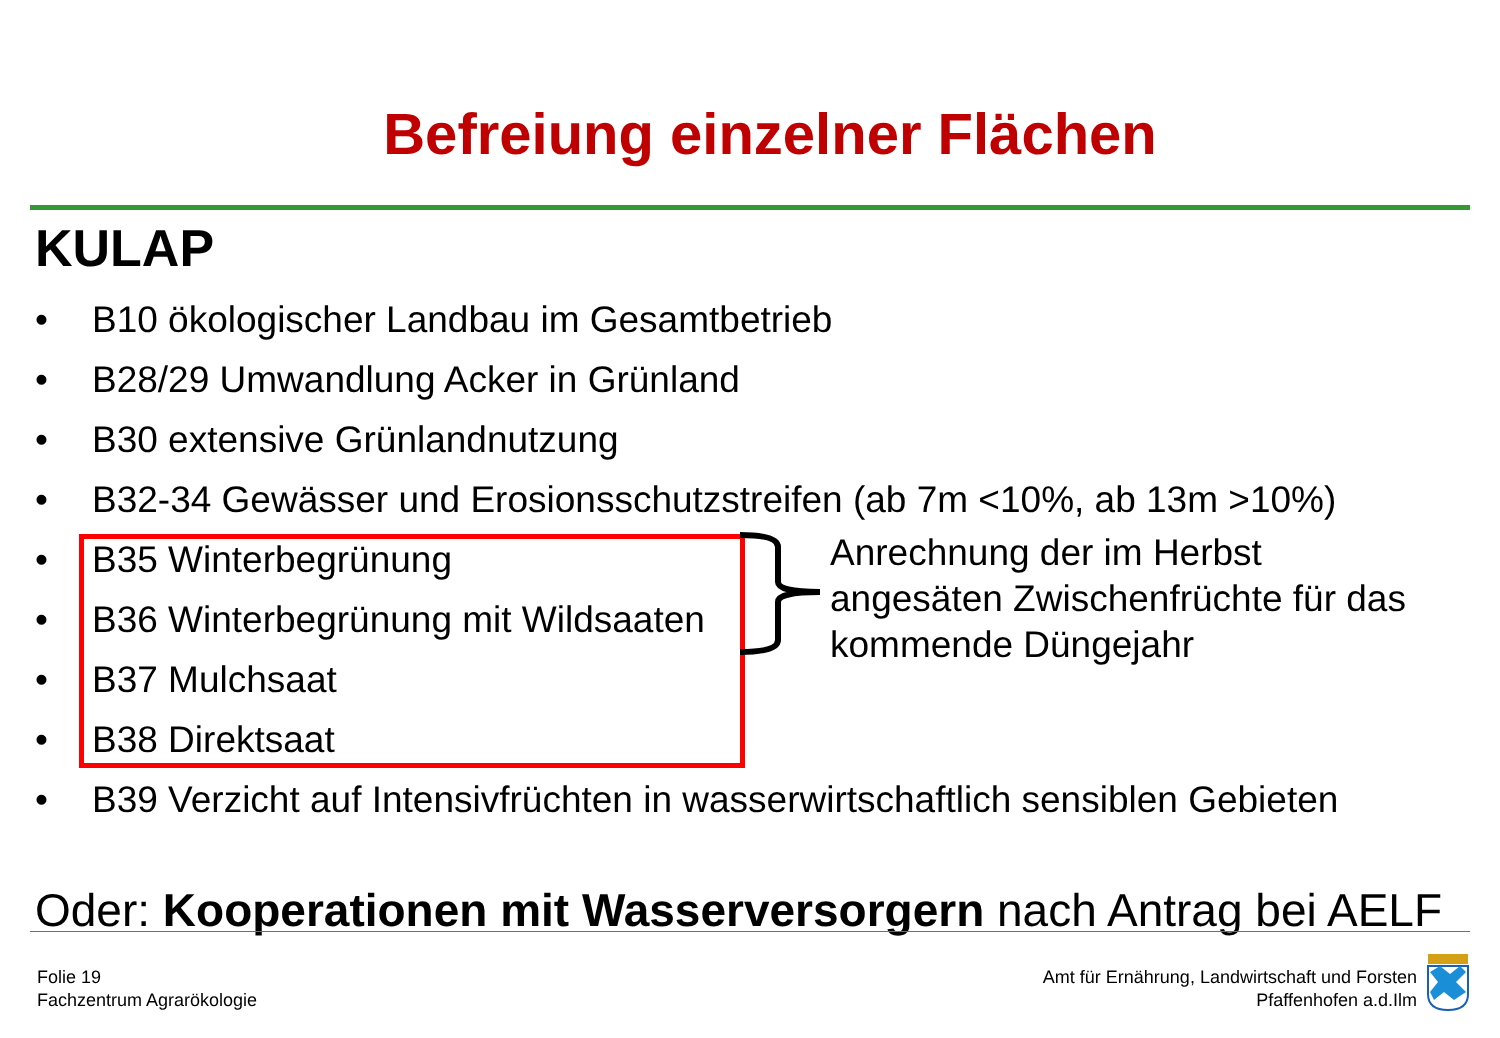Befreiung einzelner Flächen
KULAP
• B10 ökologischer Landbau im Gesamtbetrieb
• B28/29 Umwandlung Acker in Grünland
• B30 extensive Grünlandnutzung
• B32-34 Gewässer und Erosionsschutzstreifen (ab 7m <10%, ab 13m >10%)
• B35 Winterbegrünung
• B36 Winterbegrünung mit Wildsaaten
• B37 Mulchsaat
• B38 Direktsaat
• B39 Verzicht auf Intensivfrüchten in wasserwirtschaftlich sensiblen Gebieten
Anrechnung der im Herbst
angesäten Zwischenfrüchte für das
kommende Düngejahr
Oder: Kooperationen mit Wasserversorgern nach Antrag bei AELF
Folie 19
Fachzentrum Agrarökologie
Amt für Ernährung, Landwirtschaft und Forsten
Pfaffenhofen a.d.Ilm